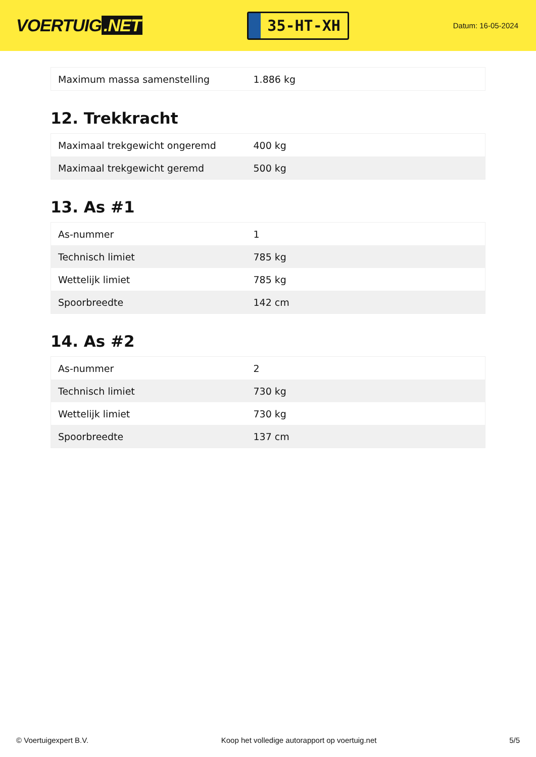VOERTUIG.NET
35-HT-XH
Datum: 16-05-2024
| Maximum massa samenstelling | 1.886 kg |
12. Trekkracht
| Maximaal trekgewicht ongeremd | 400 kg |
| Maximaal trekgewicht geremd | 500 kg |
13. As #1
| As-nummer | 1 |
| Technisch limiet | 785 kg |
| Wettelijk limiet | 785 kg |
| Spoorbreedte | 142 cm |
14. As #2
| As-nummer | 2 |
| Technisch limiet | 730 kg |
| Wettelijk limiet | 730 kg |
| Spoorbreedte | 137 cm |
© Voertuigexpert B.V. Koop het volledige autorapport op voertuig.net 5/5